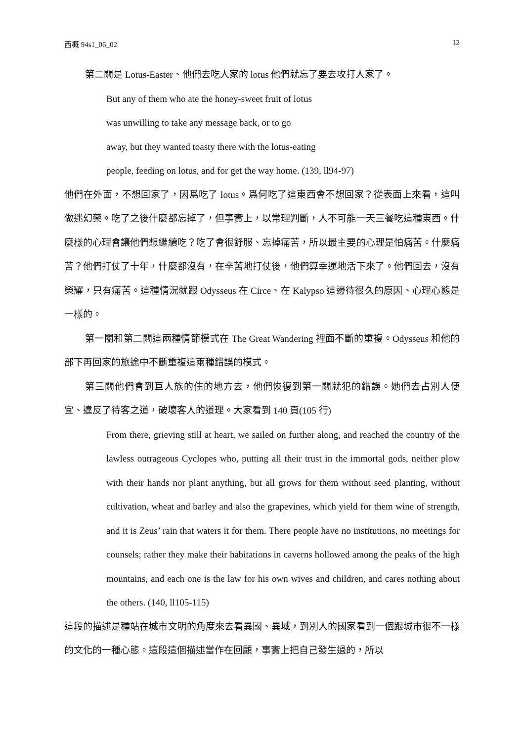西概 94s1_06_02 12
第二關是 Lotus-Easter、他們去吃人家的 lotus 他們就忘了要去攻打人家了。
But any of them who ate the honey-sweet fruit of lotus
was unwilling to take any message back, or to go
away, but they wanted toasty there with the lotus-eating
people, feeding on lotus, and for get the way home. (139, ll94-97)
他們在外面，不想回家了，因爲吃了 lotus。爲何吃了這東西會不想回家？從表面上來看，這叫做迷幻藥。吃了之後什麼都忘掉了，但事實上，以常理判斷，人不可能一天三餐吃這種東西。什麼樣的心理會讓他們想繼續吃？吃了會很舒服、忘掉痛苦，所以最主要的心理是怕痛苦。什麼痛苦？他們打仗了十年，什麼都沒有，在辛苦地打仗後，他們算幸運地活下來了。他們回去，沒有榮耀，只有痛苦。這種情況就跟 Odysseus 在 Circe、在 Kalypso 這邊待很久的原因、心理心態是一樣的。
第一關和第二關這兩種情節模式在 The Great Wandering 裡面不斷的重複。Odysseus 和他的部下再回家的旅途中不斷重複這兩種錯誤的模式。
第三關他們會到巨人族的住的地方去，他們恢復到第一關就犯的錯誤。她們去占別人便宜、違反了待客之道，破壞客人的道理。大家看到 140 頁(105 行)
From there, grieving still at heart, we sailed on further along, and reached the country of the lawless outrageous Cyclopes who, putting all their trust in the immortal gods, neither plow with their hands nor plant anything, but all grows for them without seed planting, without cultivation, wheat and barley and also the grapevines, which yield for them wine of strength, and it is Zeus’ rain that waters it for them. There people have no institutions, no meetings for counsels; rather they make their habitations in caverns hollowed among the peaks of the high mountains, and each one is the law for his own wives and children, and cares nothing about the others. (140, ll105-115)
這段的描述是種站在城市文明的角度來去看異國、異域，到別人的國家看到一個跟城市很不一樣的文化的一種心態。這段這個描述當作在回顧，事實上把自己發生過的，所以